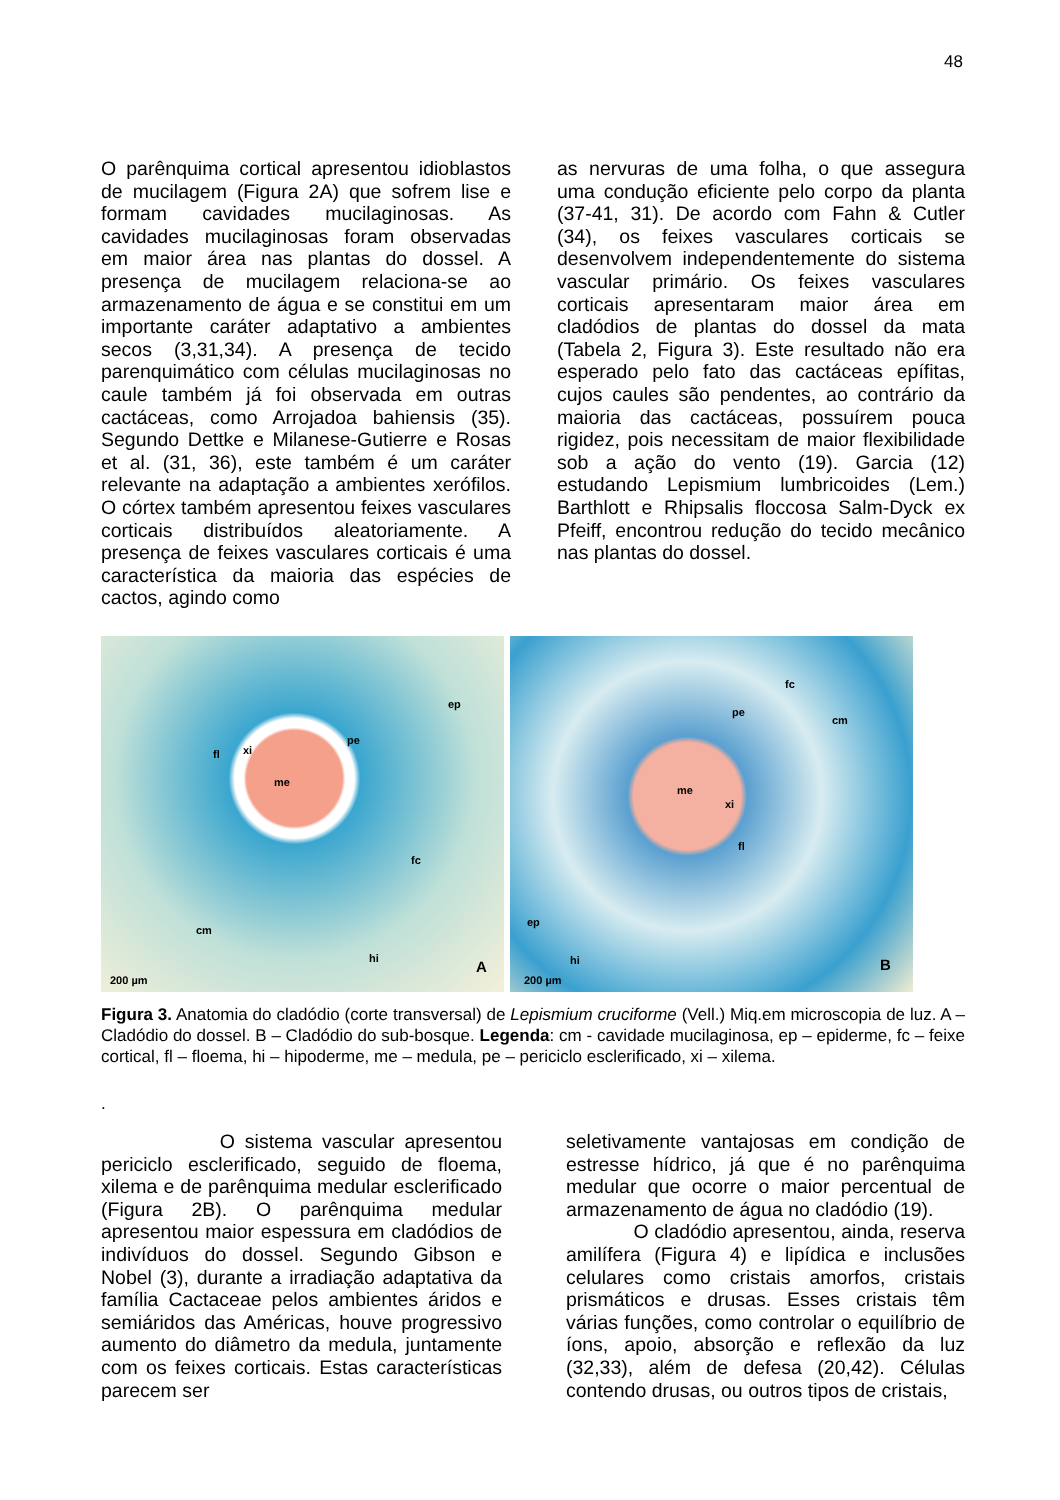48
O parênquima cortical apresentou idioblastos de mucilagem (Figura 2A) que sofrem lise e formam cavidades mucilaginosas. As cavidades mucilaginosas foram observadas em maior área nas plantas do dossel. A presença de mucilagem relaciona-se ao armazenamento de água e se constitui em um importante caráter adaptativo a ambientes secos (3,31,34). A presença de tecido parenquimático com células mucilaginosas no caule também já foi observada em outras cactáceas, como Arrojadoa bahiensis (35). Segundo Dettke e Milanese-Gutierre e Rosas et al. (31, 36), este também é um caráter relevante na adaptação a ambientes xerófilos. O córtex também apresentou feixes vasculares corticais distribuídos aleatoriamente. A presença de feixes vasculares corticais é uma característica da maioria das espécies de cactos, agindo como
as nervuras de uma folha, o que assegura uma condução eficiente pelo corpo da planta (37-41, 31). De acordo com Fahn & Cutler (34), os feixes vasculares corticais se desenvolvem independentemente do sistema vascular primário. Os feixes vasculares corticais apresentaram maior área em cladódios de plantas do dossel da mata (Tabela 2, Figura 3). Este resultado não era esperado pelo fato das cactáceas epífitas, cujos caules são pendentes, ao contrário da maioria das cactáceas, possuírem pouca rigidez, pois necessitam de maior flexibilidade sob a ação do vento (19). Garcia (12) estudando Lepismium lumbricoides (Lem.) Barthlott e Rhipsalis floccosa Salm-Dyck ex Pfeiff, encontrou redução do tecido mecânico nas plantas do dossel.
ep
pe
xi fl
me
fc
cm
hi A
200 µm
fc
pe
cm
me
xi
fl
ep
hi B
200 µm
Figura 3. Anatomia do cladódio (corte transversal) de Lepismium cruciforme (Vell.) Miq.em microscopia de luz. A – Cladódio do dossel. B – Cladódio do sub-bosque. Legenda: cm - cavidade mucilaginosa, ep – epiderme, fc – feixe cortical, fl – floema, hi – hipoderme, me – medula, pe – periciclo esclerificado, xi – xilema.
.
O sistema vascular apresentou periciclo esclerificado, seguido de floema, xilema e de parênquima medular esclerificado (Figura 2B). O parênquima medular apresentou maior espessura em cladódios de indivíduos do dossel. Segundo Gibson e Nobel (3), durante a irradiação adaptativa da família Cactaceae pelos ambientes áridos e semiáridos das Américas, houve progressivo aumento do diâmetro da medula, juntamente com os feixes corticais. Estas características parecem ser
seletivamente vantajosas em condição de estresse hídrico, já que é no parênquima medular que ocorre o maior percentual de armazenamento de água no cladódio (19).
O cladódio apresentou, ainda, reserva amilífera (Figura 4) e lipídica e inclusões celulares como cristais amorfos, cristais prismáticos e drusas. Esses cristais têm várias funções, como controlar o equilíbrio de íons, apoio, absorção e reflexão da luz (32,33), além de defesa (20,42). Células contendo drusas, ou outros tipos de cristais,